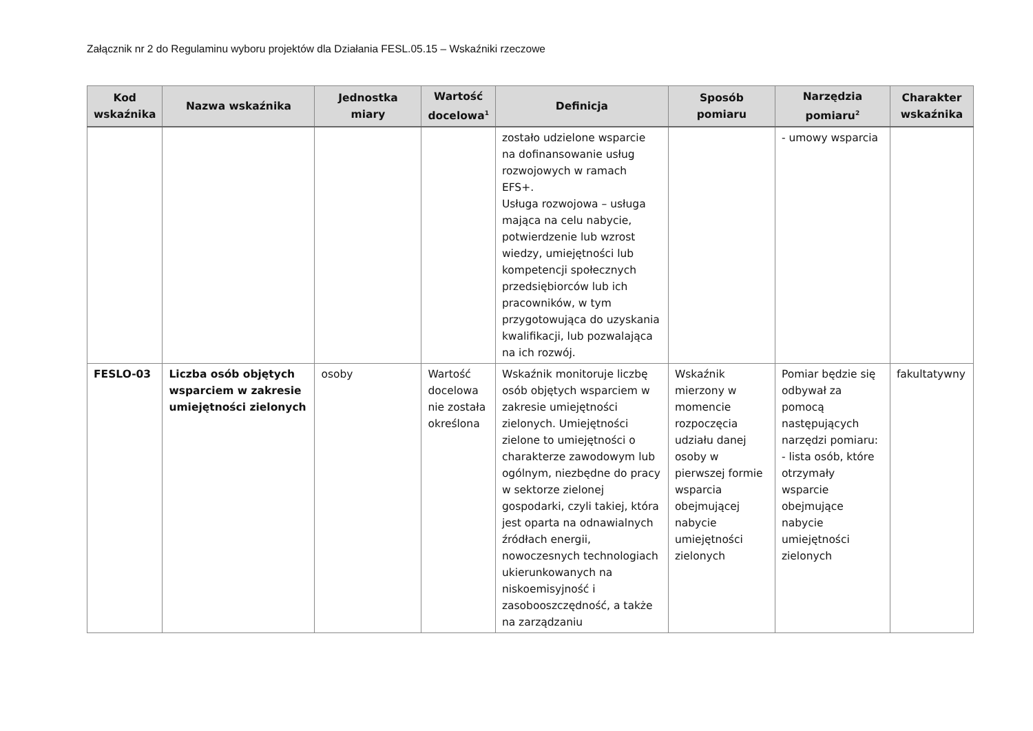Załącznik nr 2 do Regulaminu wyboru projektów dla Działania FESL.05.15 – Wskaźniki rzeczowe
| Kod wskaźnika | Nazwa wskaźnika | Jednostka miary | Wartość docelowa<sup>1</sup> | Definicja | Sposób pomiaru | Narzędzia pomiaru<sup>2</sup> | Charakter wskaźnika |
| --- | --- | --- | --- | --- | --- | --- | --- |
| | | | | zostało udzielone wsparcie na dofinansowanie usług rozwojowych w ramach EFS+. Usługa rozwojowa – usługa mająca na celu nabycie, potwierdzenie lub wzrost wiedzy, umiejętności lub kompetencji społecznych przedsiębiorców lub ich pracowników, w tym przygotowująca do uzyskania kwalifikacji, lub pozwalająca na ich rozwój. | | - umowy wsparcia | |
| FESLO-03 | Liczba osób objętych wsparciem w zakresie umiejętności zielonych | osoby | Wartość docelowa nie została określona | Wskaźnik monitoruje liczbę osób objętych wsparciem w zakresie umiejętności zielonych. Umiejętności zielone to umiejętności o charakterze zawodowym lub ogólnym, niezbędne do pracy w sektorze zielonej gospodarki, czyli takiej, która jest oparta na odnawialnych źródłach energii, nowoczesnych technologiach ukierunkowanych na niskoemisyjność i zasobooszczędność, a także na zarządzaniu | Wskaźnik mierzony w momencie rozpoczęcia udziału danej osoby w pierwszej formie wsparcia obejmującej nabycie umiejętności zielonych | Pomiar będzie się odbywał za pomocą następujących narzędzi pomiaru: - lista osób, które otrzymały wsparcie obejmujące nabycie umiejętności zielonych | fakultatywny |